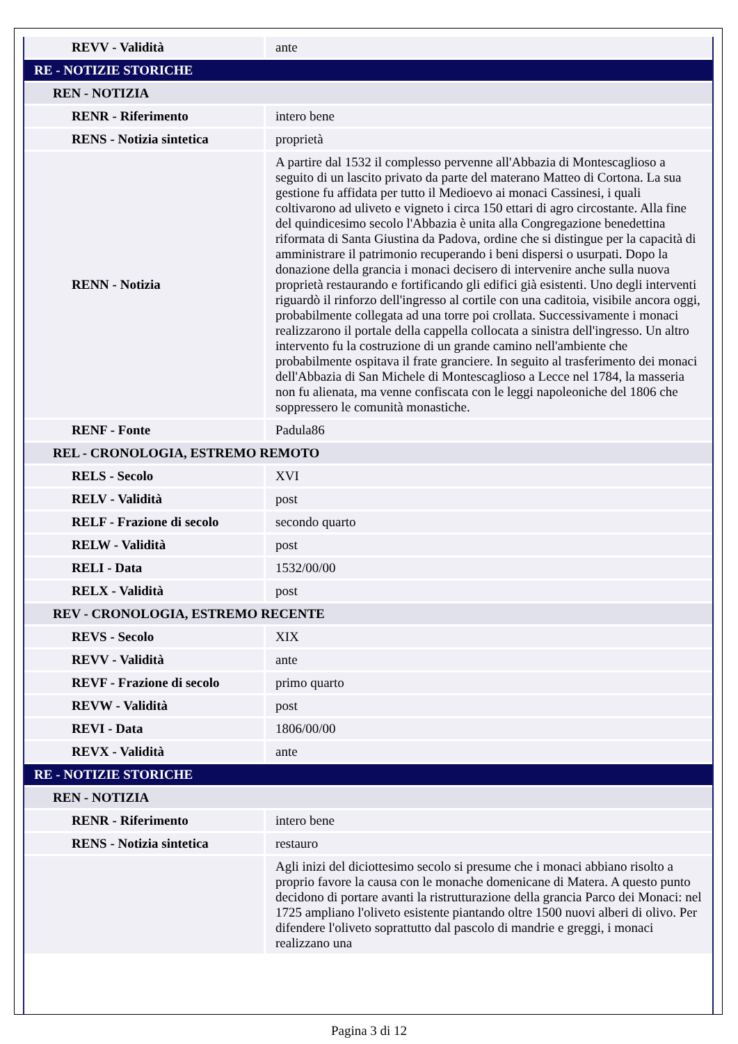| REVV - Validità | ante |
| RE - NOTIZIE STORICHE | |
| REN - NOTIZIA | |
| RENR - Riferimento | intero bene |
| RENS - Notizia sintetica | proprietà |
| RENN - Notizia | A partire dal 1532 il complesso pervenne all'Abbazia di Montescaglioso a seguito di un lascito privato da parte del materano Matteo di Cortona. La sua gestione fu affidata per tutto il Medioevo ai monaci Cassinesi, i quali coltivarono ad uliveto e vigneto i circa 150 ettari di agro circostante. Alla fine del quindicesimo secolo l'Abbazia è unita alla Congregazione benedettina riformata di Santa Giustina da Padova, ordine che si distingue per la capacità di amministrare il patrimonio recuperando i beni dispersi o usurpati. Dopo la donazione della grancia i monaci decisero di intervenire anche sulla nuova proprietà restaurando e fortificando gli edifici già esistenti. Uno degli interventi riguardò il rinforzo dell'ingresso al cortile con una caditoia, visibile ancora oggi, probabilmente collegata ad una torre poi crollata. Successivamente i monaci realizzarono il portale della cappella collocata a sinistra dell'ingresso. Un altro intervento fu la costruzione di un grande camino nell'ambiente che probabilmente ospitava il frate granciere. In seguito al trasferimento dei monaci dell'Abbazia di San Michele di Montescaglioso a Lecce nel 1784, la masseria non fu alienata, ma venne confiscata con le leggi napoleoniche del 1806 che soppressero le comunità monastiche. |
| RENF - Fonte | Padula86 |
| REL - CRONOLOGIA, ESTREMO REMOTO | |
| RELS - Secolo | XVI |
| RELV - Validità | post |
| RELF - Frazione di secolo | secondo quarto |
| RELW - Validità | post |
| RELI - Data | 1532/00/00 |
| RELX - Validità | post |
| REV - CRONOLOGIA, ESTREMO RECENTE | |
| REVS - Secolo | XIX |
| REVV - Validità | ante |
| REVF - Frazione di secolo | primo quarto |
| REVW - Validità | post |
| REVI - Data | 1806/00/00 |
| REVX - Validità | ante |
| RE - NOTIZIE STORICHE | |
| REN - NOTIZIA | |
| RENR - Riferimento | intero bene |
| RENS - Notizia sintetica | restauro |
| | Agli inizi del diciottesimo secolo si presume che i monaci abbiano risolto a proprio favore la causa con le monache domenicane di Matera. A questo punto decidono di portare avanti la ristrutturazione della grancia Parco dei Monaci: nel 1725 ampliano l'oliveto esistente piantando oltre 1500 nuovi alberi di olivo. Per difendere l'oliveto soprattutto dal pascolo di mandrie e greggi, i monaci realizzano una |
Pagina 3 di 12